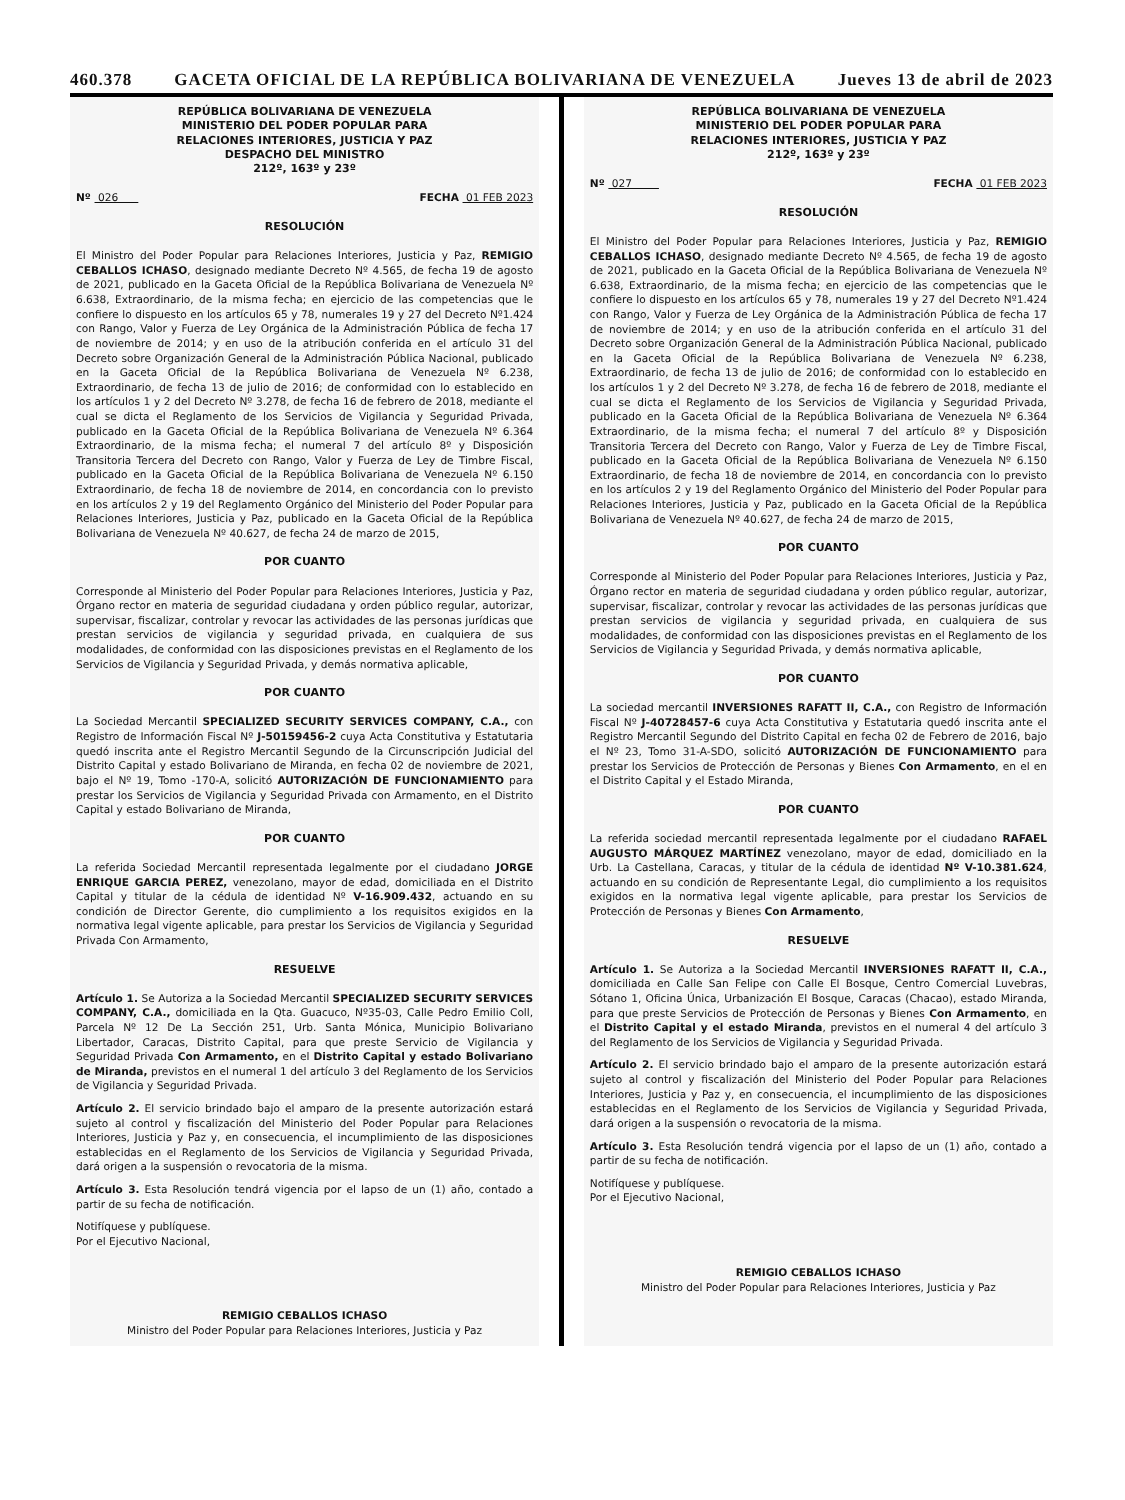460.378 GACETA OFICIAL DE LA REPÚBLICA BOLIVARIANA DE VENEZUELA Jueves 13 de abril de 2023
REPÚBLICA BOLIVARIANA DE VENEZUELA
MINISTERIO DEL PODER POPULAR PARA
RELACIONES INTERIORES, JUSTICIA Y PAZ
DESPACHO DEL MINISTRO
212º, 163º y 23º
Nº 026 FECHA 01 FEB 2023
RESOLUCIÓN
El Ministro del Poder Popular para Relaciones Interiores, Justicia y Paz, REMIGIO CEBALLOS ICHASO, designado mediante Decreto Nº 4.565, de fecha 19 de agosto de 2021, publicado en la Gaceta Oficial de la República Bolivariana de Venezuela Nº 6.638, Extraordinario, de la misma fecha; en ejercicio de las competencias que le confiere lo dispuesto en los artículos 65 y 78, numerales 19 y 27 del Decreto Nº1.424 con Rango, Valor y Fuerza de Ley Orgánica de la Administración Pública de fecha 17 de noviembre de 2014; y en uso de la atribución conferida en el artículo 31 del Decreto sobre Organización General de la Administración Pública Nacional, publicado en la Gaceta Oficial de la República Bolivariana de Venezuela Nº 6.238, Extraordinario, de fecha 13 de julio de 2016; de conformidad con lo establecido en los artículos 1 y 2 del Decreto Nº 3.278, de fecha 16 de febrero de 2018, mediante el cual se dicta el Reglamento de los Servicios de Vigilancia y Seguridad Privada, publicado en la Gaceta Oficial de la República Bolivariana de Venezuela Nº 6.364 Extraordinario, de la misma fecha; el numeral 7 del artículo 8º y Disposición Transitoria Tercera del Decreto con Rango, Valor y Fuerza de Ley de Timbre Fiscal, publicado en la Gaceta Oficial de la República Bolivariana de Venezuela Nº 6.150 Extraordinario, de fecha 18 de noviembre de 2014, en concordancia con lo previsto en los artículos 2 y 19 del Reglamento Orgánico del Ministerio del Poder Popular para Relaciones Interiores, Justicia y Paz, publicado en la Gaceta Oficial de la República Bolivariana de Venezuela Nº 40.627, de fecha 24 de marzo de 2015,
POR CUANTO
Corresponde al Ministerio del Poder Popular para Relaciones Interiores, Justicia y Paz, Órgano rector en materia de seguridad ciudadana y orden público regular, autorizar, supervisar, fiscalizar, controlar y revocar las actividades de las personas jurídicas que prestan servicios de vigilancia y seguridad privada, en cualquiera de sus modalidades, de conformidad con las disposiciones previstas en el Reglamento de los Servicios de Vigilancia y Seguridad Privada, y demás normativa aplicable,
POR CUANTO
La Sociedad Mercantil SPECIALIZED SECURITY SERVICES COMPANY, C.A., con Registro de Información Fiscal Nº J-50159456-2 cuya Acta Constitutiva y Estatutaria quedó inscrita ante el Registro Mercantil Segundo de la Circunscripción Judicial del Distrito Capital y estado Bolivariano de Miranda, en fecha 02 de noviembre de 2021, bajo el Nº 19, Tomo -170-A, solicitó AUTORIZACIÓN DE FUNCIONAMIENTO para prestar los Servicios de Vigilancia y Seguridad Privada con Armamento, en el Distrito Capital y estado Bolivariano de Miranda,
POR CUANTO
La referida Sociedad Mercantil representada legalmente por el ciudadano JORGE ENRIQUE GARCIA PEREZ, venezolano, mayor de edad, domiciliada en el Distrito Capital y titular de la cédula de identidad Nº V-16.909.432, actuando en su condición de Director Gerente, dio cumplimiento a los requisitos exigidos en la normativa legal vigente aplicable, para prestar los Servicios de Vigilancia y Seguridad Privada Con Armamento,
RESUELVE
Artículo 1. Se Autoriza a la Sociedad Mercantil SPECIALIZED SECURITY SERVICES COMPANY, C.A., domiciliada en la Qta. Guacuco, Nº35-03, Calle Pedro Emilio Coll, Parcela Nº 12 De La Sección 251, Urb. Santa Mónica, Municipio Bolivariano Libertador, Caracas, Distrito Capital, para que preste Servicio de Vigilancia y Seguridad Privada Con Armamento, en el Distrito Capital y estado Bolivariano de Miranda, previstos en el numeral 1 del artículo 3 del Reglamento de los Servicios de Vigilancia y Seguridad Privada.
Artículo 2. El servicio brindado bajo el amparo de la presente autorización estará sujeto al control y fiscalización del Ministerio del Poder Popular para Relaciones Interiores, Justicia y Paz y, en consecuencia, el incumplimiento de las disposiciones establecidas en el Reglamento de los Servicios de Vigilancia y Seguridad Privada, dará origen a la suspensión o revocatoria de la misma.
Artículo 3. Esta Resolución tendrá vigencia por el lapso de un (1) año, contado a partir de su fecha de notificación.
Notifíquese y publíquese.
Por el Ejecutivo Nacional,
REMIGIO CEBALLOS ICHASO
Ministro del Poder Popular para Relaciones Interiores, Justicia y Paz
REPÚBLICA BOLIVARIANA DE VENEZUELA
MINISTERIO DEL PODER POPULAR PARA
RELACIONES INTERIORES, JUSTICIA Y PAZ
212º, 163º y 23º
Nº 027 FECHA 01 FEB 2023
RESOLUCIÓN
El Ministro del Poder Popular para Relaciones Interiores, Justicia y Paz, REMIGIO CEBALLOS ICHASO, designado mediante Decreto Nº 4.565, de fecha 19 de agosto de 2021, publicado en la Gaceta Oficial de la República Bolivariana de Venezuela Nº 6.638, Extraordinario, de la misma fecha; en ejercicio de las competencias que le confiere lo dispuesto en los artículos 65 y 78, numerales 19 y 27 del Decreto Nº1.424 con Rango, Valor y Fuerza de Ley Orgánica de la Administración Pública de fecha 17 de noviembre de 2014; y en uso de la atribución conferida en el artículo 31 del Decreto sobre Organización General de la Administración Pública Nacional, publicado en la Gaceta Oficial de la República Bolivariana de Venezuela Nº 6.238, Extraordinario, de fecha 13 de julio de 2016; de conformidad con lo establecido en los artículos 1 y 2 del Decreto Nº 3.278, de fecha 16 de febrero de 2018, mediante el cual se dicta el Reglamento de los Servicios de Vigilancia y Seguridad Privada, publicado en la Gaceta Oficial de la República Bolivariana de Venezuela Nº 6.364 Extraordinario, de la misma fecha; el numeral 7 del artículo 8º y Disposición Transitoria Tercera del Decreto con Rango, Valor y Fuerza de Ley de Timbre Fiscal, publicado en la Gaceta Oficial de la República Bolivariana de Venezuela Nº 6.150 Extraordinario, de fecha 18 de noviembre de 2014, en concordancia con lo previsto en los artículos 2 y 19 del Reglamento Orgánico del Ministerio del Poder Popular para Relaciones Interiores, Justicia y Paz, publicado en la Gaceta Oficial de la República Bolivariana de Venezuela Nº 40.627, de fecha 24 de marzo de 2015,
POR CUANTO
Corresponde al Ministerio del Poder Popular para Relaciones Interiores, Justicia y Paz, Órgano rector en materia de seguridad ciudadana y orden público regular, autorizar, supervisar, fiscalizar, controlar y revocar las actividades de las personas jurídicas que prestan servicios de vigilancia y seguridad privada, en cualquiera de sus modalidades, de conformidad con las disposiciones previstas en el Reglamento de los Servicios de Vigilancia y Seguridad Privada, y demás normativa aplicable,
POR CUANTO
La sociedad mercantil INVERSIONES RAFATT II, C.A., con Registro de Información Fiscal Nº J-40728457-6 cuya Acta Constitutiva y Estatutaria quedó inscrita ante el Registro Mercantil Segundo del Distrito Capital en fecha 02 de Febrero de 2016, bajo el Nº 23, Tomo 31-A-SDO, solicitó AUTORIZACIÓN DE FUNCIONAMIENTO para prestar los Servicios de Protección de Personas y Bienes Con Armamento, en el en el Distrito Capital y el Estado Miranda,
POR CUANTO
La referida sociedad mercantil representada legalmente por el ciudadano RAFAEL AUGUSTO MÁRQUEZ MARTÍNEZ venezolano, mayor de edad, domiciliado en la Urb. La Castellana, Caracas, y titular de la cédula de identidad Nº V-10.381.624, actuando en su condición de Representante Legal, dio cumplimiento a los requisitos exigidos en la normativa legal vigente aplicable, para prestar los Servicios de Protección de Personas y Bienes Con Armamento,
RESUELVE
Artículo 1. Se Autoriza a la Sociedad Mercantil INVERSIONES RAFATT II, C.A., domiciliada en Calle San Felipe con Calle El Bosque, Centro Comercial Luvebras, Sótano 1, Oficina Única, Urbanización El Bosque, Caracas (Chacao), estado Miranda, para que preste Servicios de Protección de Personas y Bienes Con Armamento, en el Distrito Capital y el estado Miranda, previstos en el numeral 4 del artículo 3 del Reglamento de los Servicios de Vigilancia y Seguridad Privada.
Artículo 2. El servicio brindado bajo el amparo de la presente autorización estará sujeto al control y fiscalización del Ministerio del Poder Popular para Relaciones Interiores, Justicia y Paz y, en consecuencia, el incumplimiento de las disposiciones establecidas en el Reglamento de los Servicios de Vigilancia y Seguridad Privada, dará origen a la suspensión o revocatoria de la misma.
Artículo 3. Esta Resolución tendrá vigencia por el lapso de un (1) año, contado a partir de su fecha de notificación.
Notifíquese y publíquese.
Por el Ejecutivo Nacional,
REMIGIO CEBALLOS ICHASO
Ministro del Poder Popular para Relaciones Interiores, Justicia y Paz